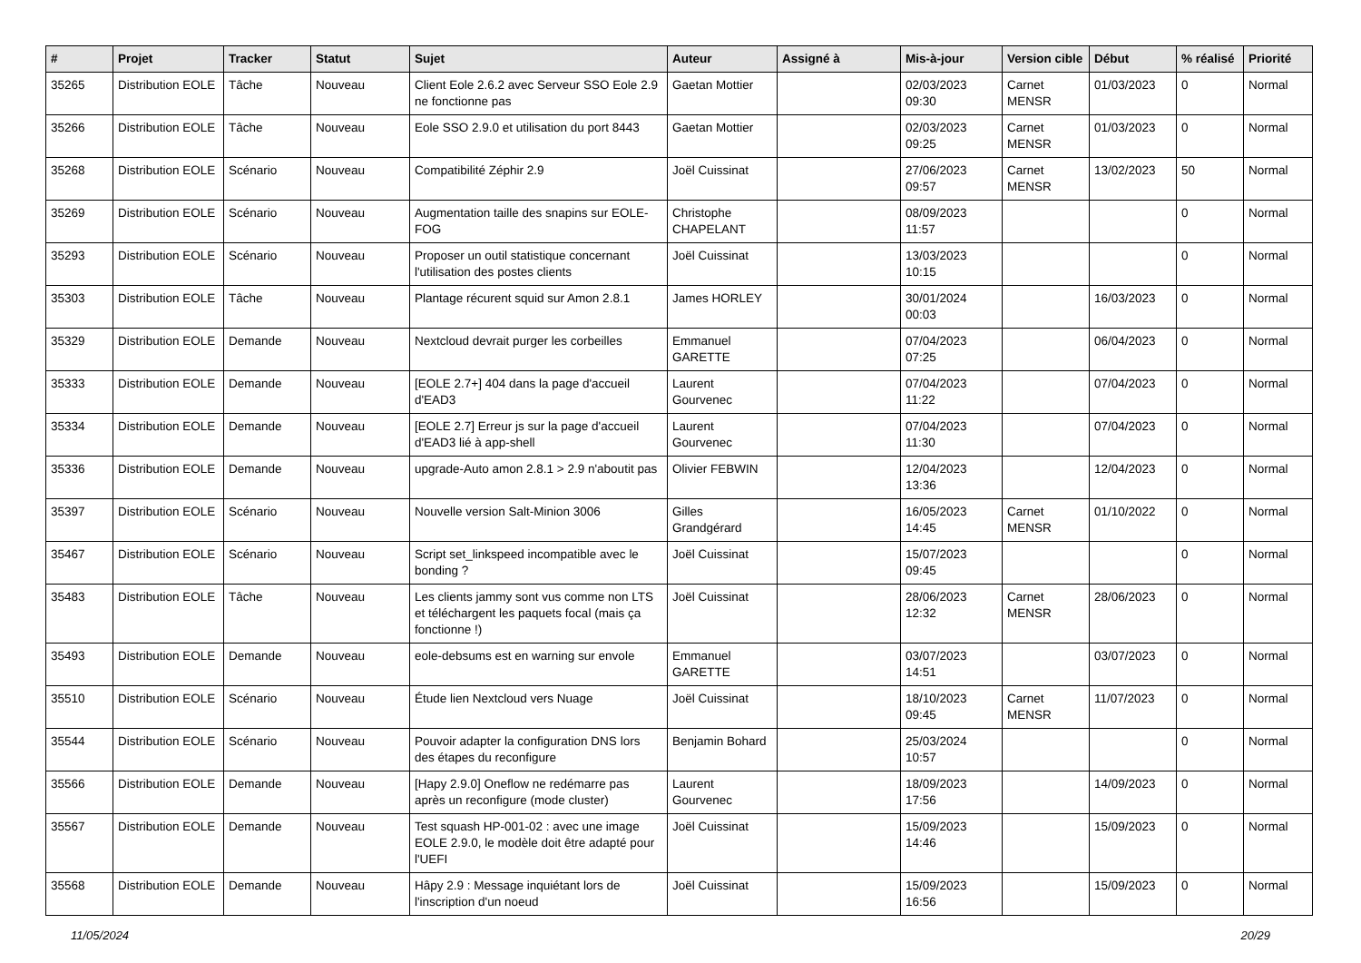| # | Projet | Tracker | Statut | Sujet | Auteur | Assigné à | Mis-à-jour | Version cible | Début | % réalisé | Priorité |
| --- | --- | --- | --- | --- | --- | --- | --- | --- | --- | --- | --- |
| 35265 | Distribution EOLE | Tâche | Nouveau | Client Eole 2.6.2 avec Serveur SSO Eole 2.9 ne fonctionne pas | Gaetan Mottier | | 02/03/2023 09:30 | Carnet MENSR | 01/03/2023 | 0 | Normal |
| 35266 | Distribution EOLE | Tâche | Nouveau | Eole SSO 2.9.0 et utilisation du port 8443 | Gaetan Mottier | | 02/03/2023 09:25 | Carnet MENSR | 01/03/2023 | 0 | Normal |
| 35268 | Distribution EOLE | Scénario | Nouveau | Compatibilité Zéphir 2.9 | Joël Cuissinat | | 27/06/2023 09:57 | Carnet MENSR | 13/02/2023 | 50 | Normal |
| 35269 | Distribution EOLE | Scénario | Nouveau | Augmentation taille des snapins sur EOLE-FOG | Christophe CHAPELANT | | 08/09/2023 11:57 | | | 0 | Normal |
| 35293 | Distribution EOLE | Scénario | Nouveau | Proposer un outil statistique concernant l'utilisation des postes clients | Joël Cuissinat | | 13/03/2023 10:15 | | | 0 | Normal |
| 35303 | Distribution EOLE | Tâche | Nouveau | Plantage récurent squid sur Amon 2.8.1 | James HORLEY | | 30/01/2024 00:03 | | 16/03/2023 | 0 | Normal |
| 35329 | Distribution EOLE | Demande | Nouveau | Nextcloud devrait purger les corbeilles | Emmanuel GARETTE | | 07/04/2023 07:25 | | 06/04/2023 | 0 | Normal |
| 35333 | Distribution EOLE | Demande | Nouveau | [EOLE 2.7+] 404 dans la page d'accueil d'EAD3 | Laurent Gourvenec | | 07/04/2023 11:22 | | 07/04/2023 | 0 | Normal |
| 35334 | Distribution EOLE | Demande | Nouveau | [EOLE 2.7] Erreur js sur la page d'accueil d'EAD3 lié à app-shell | Laurent Gourvenec | | 07/04/2023 11:30 | | 07/04/2023 | 0 | Normal |
| 35336 | Distribution EOLE | Demande | Nouveau | upgrade-Auto amon 2.8.1 > 2.9 n'aboutit pas | Olivier FEBWIN | | 12/04/2023 13:36 | | 12/04/2023 | 0 | Normal |
| 35397 | Distribution EOLE | Scénario | Nouveau | Nouvelle version Salt-Minion 3006 | Gilles Grandgérard | | 16/05/2023 14:45 | Carnet MENSR | 01/10/2022 | 0 | Normal |
| 35467 | Distribution EOLE | Scénario | Nouveau | Script set_linkspeed incompatible avec le bonding ? | Joël Cuissinat | | 15/07/2023 09:45 | | | 0 | Normal |
| 35483 | Distribution EOLE | Tâche | Nouveau | Les clients jammy sont vus comme non LTS et téléchargent les paquets focal (mais ça fonctionne !) | Joël Cuissinat | | 28/06/2023 12:32 | Carnet MENSR | 28/06/2023 | 0 | Normal |
| 35493 | Distribution EOLE | Demande | Nouveau | eole-debsums est en warning sur envole | Emmanuel GARETTE | | 03/07/2023 14:51 | | 03/07/2023 | 0 | Normal |
| 35510 | Distribution EOLE | Scénario | Nouveau | Étude lien Nextcloud vers Nuage | Joël Cuissinat | | 18/10/2023 09:45 | Carnet MENSR | 11/07/2023 | 0 | Normal |
| 35544 | Distribution EOLE | Scénario | Nouveau | Pouvoir adapter la configuration DNS lors des étapes du reconfigure | Benjamin Bohard | | 25/03/2024 10:57 | | | 0 | Normal |
| 35566 | Distribution EOLE | Demande | Nouveau | [Hapy 2.9.0] Oneflow ne redémarre pas après un reconfigure (mode cluster) | Laurent Gourvenec | | 18/09/2023 17:56 | | 14/09/2023 | 0 | Normal |
| 35567 | Distribution EOLE | Demande | Nouveau | Test squash HP-001-02 : avec une image EOLE 2.9.0, le modèle doit être adapté pour l'UEFI | Joël Cuissinat | | 15/09/2023 14:46 | | 15/09/2023 | 0 | Normal |
| 35568 | Distribution EOLE | Demande | Nouveau | Hâpy 2.9 : Message inquiétant lors de l'inscription d'un noeud | Joël Cuissinat | | 15/09/2023 16:56 | | 15/09/2023 | 0 | Normal |
11/05/2024 20/29